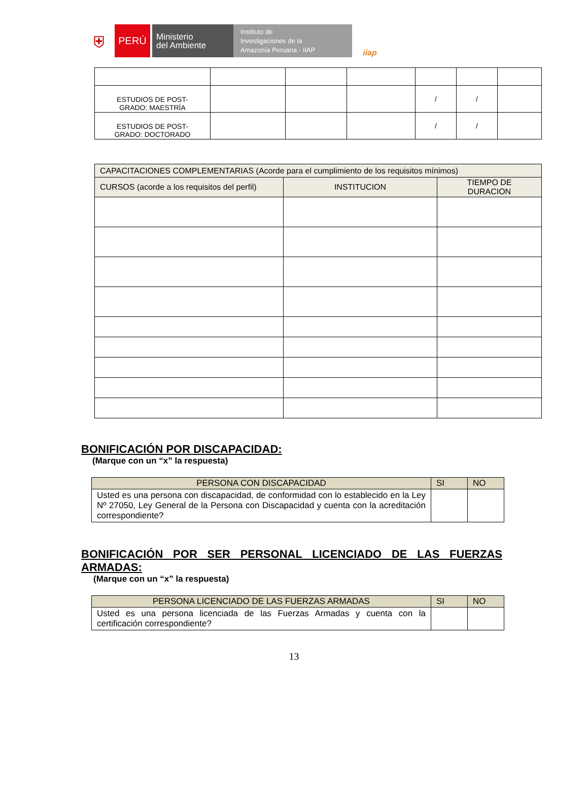⛨
PERÚ
Ministerio
del Ambiente
Instituto de
Investigaciones de la
Amazonía Peruana - IIAP
iiap
| ESTUDIOS DE POST- GRADO: MAESTRÍA | | | | / | / | |
| ESTUDIOS DE POST- GRADO: DOCTORADO | | | | / | / | |
| CAPACITACIONES COMPLEMENTARIAS (Acorde para el cumplimiento de los requisitos mínimos) | | |
| CURSOS (acorde a los requisitos del perfil) | INSTITUCION | TIEMPO DE DURACION |
BONIFICACIÓN POR DISCAPACIDAD:
(Marque con un “x” la respuesta)
| PERSONA CON DISCAPACIDAD | SI | NO |
| --- | --- | --- |
| Usted es una persona con discapacidad, de conformidad con lo establecido en la Ley Nº 27050, Ley General de la Persona con Discapacidad y cuenta con la acreditación correspondiente? | | |
BONIFICACIÓN POR SER PERSONAL LICENCIADO DE LAS FUERZAS ARMADAS:
(Marque con un “x” la respuesta)
| PERSONA LICENCIADO DE LAS FUERZAS ARMADAS | SI | NO |
| --- | --- | --- |
| Usted es una persona licenciada de las Fuerzas Armadas y cuenta con la certificación correspondiente? | | |
13